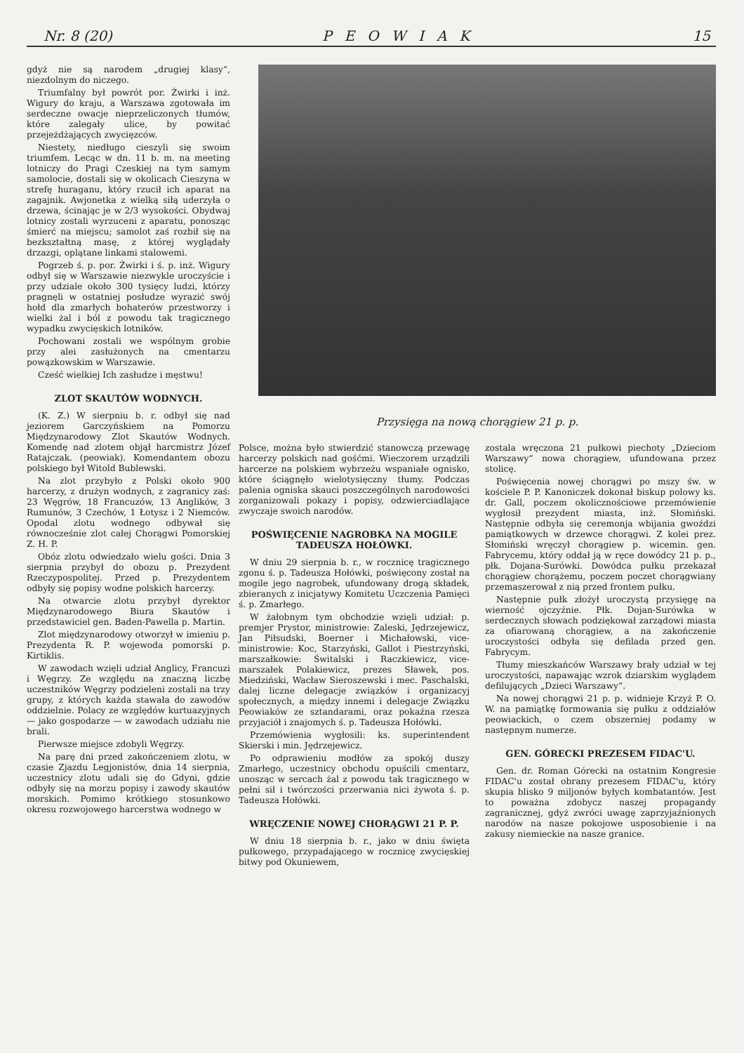Nr. 8 (20) PEOWIAK 15
gdyż nie są narodem „drugiej klasy“, niezdolnym do niczego.
Triumfalny był powrót por. Żwirki i inż. Wigury do kraju, a Warszawa zgotowała im serdeczne owacje nieprzeliczonych tłumów, które zalegały ulice, by powitać przejeżdżających zwycięzców.
Niestety, niedługo cieszyli się swoim triumfem. Lecąc w dn. 11 b. m. na meeting lotniczy do Pragi Czeskiej na tym samym samolocie, dostali się w okolicach Cieszyna w strefę huraganu, który rzucił ich aparat na zagajnik. Awjonetka z wielką siłą uderzyła o drzewa, ścinając je w 2/3 wysokości. Obydwaj lotnicy zostali wyrzuceni z aparatu, ponosząc śmierć na miejscu; samolot zaś rozbił się na bezkształtną masę, z której wyglądały drzazgi, oplątane linkami stalowemi.
Pogrzeb ś. p. por. Żwirki i ś. p. inż. Wigury odbył się w Warszawie niezwykle uroczyście i przy udziale około 300 tysięcy ludzi, którzy pragnęli w ostatniej posłudze wyrazić swój hołd dla zmarłych bohaterów przestworzy i wielki żal i ból z powodu tak tragicznego wypadku zwycięskich lotników.
Pochowani zostali we wspólnym grobie przy alei zasłużonych na cmentarzu powązkowskim w Warszawie.
Cześć wielkiej Ich zasłudze i męstwu!
ZLOT SKAUTÓW WODNYCH.
(K. Z.) W sierpniu b. r. odbył się nad jeziorem Garczyńskiem na Pomorzu Międzynarodowy Zlot Skautów Wodnych. Komendę nad zlotem objął harcmistrz Józef Ratajczak. (peowiak). Komendantem obozu polskiego był Witold Bublewski.
Na zlot przybyło z Polski około 900 harcerzy, z drużyn wodnych, z zagranicy zaś: 23 Węgrów, 18 Francuzów, 13 Anglików, 3 Rumunów, 3 Czechów, 1 Łotysz i 2 Niemców. Opodal zlotu wodnego odbywał się równocześnie zlot całej Chorągwi Pomorskiej Z. H. P.
Obóz zlotu odwiedzało wielu gości. Dnia 3 sierpnia przybył do obozu p. Prezydent Rzeczypospolitej. Przed p. Prezydentem odbyły się popisy wodne polskich harcerzy.
Na otwarcie zlotu przybył dyrektor Międzynarodowego Biura Skautów i przedstawiciel gen. Baden-Pawella p. Martin.
Zlot międzynarodowy otworzył w imieniu p. Prezydenta R. P. wojewoda pomorski p. Kirtiklis.
W zawodach wzięli udział Anglicy, Francuzi i Węgrzy. Ze względu na znaczną liczbę uczestników Węgrzy podzieleni zostali na trzy grupy, z których każda stawała do zawodów oddzielnie. Polacy ze względów kurtuazyjnych — jako gospodarze — w zawodach udziału nie brali.
Pierwsze miejsce zdobyli Węgrzy.
Na parę dni przed zakończeniem zlotu, w czasie Zjazdu Legjonistów, dnia 14 sierpnia, uczestnicy zlotu udali się do Gdyni, gdzie odbyły się na morzu popisy i zawody skautów morskich. Pomimo krótkiego stosunkowo okresu rozwojowego harcerstwa wodnego w
Przysięga na nową chorągiew 21 p. p.
Polsce, można było stwierdzić stanowczą przewagę harcerzy polskich nad gośćmi. Wieczorem urządzili harcerze na polskiem wybrzeżu wspaniałe ognisko, które ściągnęło wielotysięczny tłumy. Podczas palenia ogniska skauci poszczególnych narodowości zorganizowali pokazy i popisy, odzwierciadlające zwyczaje swoich narodów.
POŚWIĘCENIE NAGROBKA NA MOGILE TADEUSZA HOŁÓWKI.
W dniu 29 sierpnia b. r., w rocznicę tragicznego zgonu ś. p. Tadeusza Hołówki, poświęcony został na mogile jego nagrobek, ufundowany drogą składek, zbieranych z inicjatywy Komitetu Uczczenia Pamięci ś. p. Zmarłego.
W żałobnym tym obchodzie wzięli udział: p. premjer Prystor, ministrowie: Zaleski, Jędrzejewicz, Jan Piłsudski, Boerner i Michałowski, vice-ministrowie: Koc, Starzyński, Gallot i Piestrzyński, marszałkowie: Świtalski i Raczkiewicz, vice-marszałek Polakiewicz, prezes Sławek, pos. Miedziński, Wacław Sieroszewski i mec. Paschalski, dalej liczne delegacje związków i organizacyj społecznych, a między innemi i delegacje Związku Peowiaków ze sztandarami, oraz pokaźna rzesza przyjaciół i znajomych ś. p. Tadeusza Hołówki.
Przemówienia wygłosili: ks. superintendent Skierski i min. Jędrzejewicz.
Po odprawieniu modłów za spokój duszy Zmarłego, uczestnicy obchodu opuścili cmentarz, unosząc w sercach żal z powodu tak tragicznego w pełni sił i twórczości przerwania nici żywota ś. p. Tadeusza Hołówki.
WRĘCZENIE NOWEJ CHORĄGWI 21 P. P.
W dniu 18 sierpnia b. r., jako w dniu święta pułkowego, przypadającego w rocznicę zwycięskiej bitwy pod Okuniewem,
zostala wręczona 21 pułkowi piechoty „Dzieciom Warszawy“ nowa chorągiew, ufundowana przez stolicę.
Poświęcenia nowej chorągwi po mszy św. w kościele P. P. Kanoniczek dokonał biskup polowy ks. dr. Gall, poczem okolicznościowe przemówienie wygłosił prezydent miasta, inż. Słomiński. Następnie odbyła się ceremonja wbijania gwoździ pamiątkowych w drzewce chorągwi. Z kolei prez. Słomiński wręczył chorągiew p. wicemin. gen. Fabrycemu, który oddał ją w ręce dowódcy 21 p. p., płk. Dojana-Surówki. Dowódca pułku przekazał chorągiew chorążemu, poczem poczet chorągwiany przemaszerował z nią przed frontem pułku.
Następnie pułk złożył uroczystą przysięgę na wierność ojczyźnie. Płk. Dojan-Surówka w serdecznych słowach podziękował zarządowi miasta za ofiarowaną chorągiew, a na zakończenie uroczystości odbyła się defilada przed gen. Fabrycym.
Tłumy mieszkańców Warszawy brały udział w tej uroczystości, napawając wzrok dziarskim wyglądem defilujących „Dzieci Warszawy“.
Na nowej chorągwi 21 p. p. widnieje Krzyż P. O. W. na pamiątkę formowania się pułku z oddziałów peowiackich, o czem obszerniej podamy w następnym numerze.
GEN. GÓRECKI PREZESEM FIDAC'U.
Gen. dr. Roman Górecki na ostatnim Kongresie FIDAC'u został obrany prezesem FIDAC'u, który skupia blisko 9 miljonów byłych kombatantów. Jest to poważna zdobycz naszej propagandy zagranicznej, gdyż zwróci uwagę zaprzyjaźnionych narodów na nasze pokojowe usposobienie i na zakusy niemieckie na nasze granice.